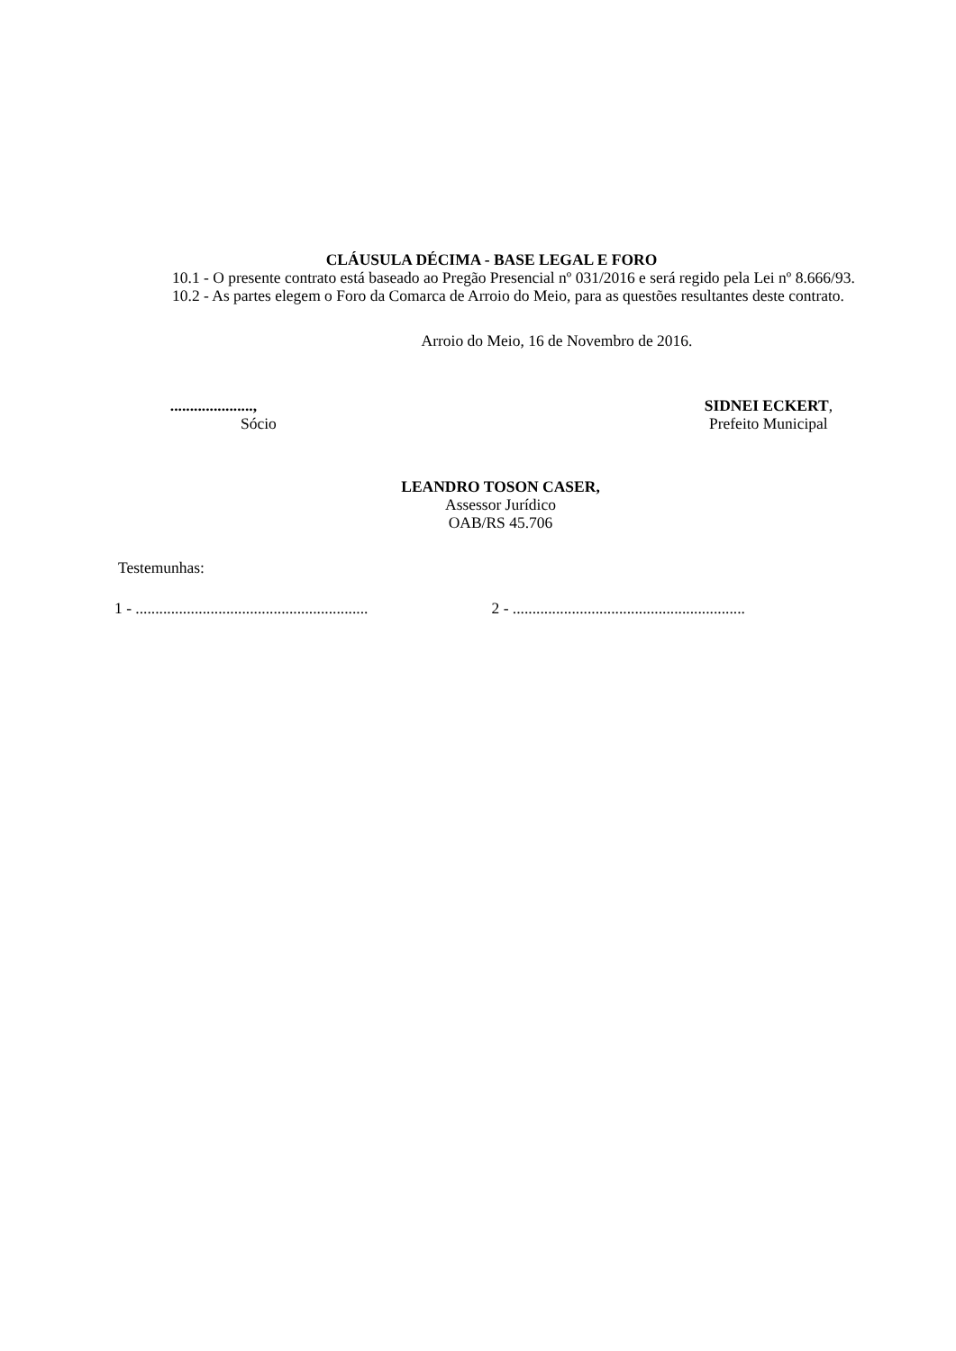CLÁUSULA DÉCIMA - BASE LEGAL E FORO
10.1 - O presente contrato está baseado ao Pregão Presencial nº 031/2016 e será regido pela Lei nº 8.666/93.
10.2 - As partes elegem o Foro da Comarca de Arroio do Meio, para as questões resultantes deste contrato.
Arroio do Meio, 16 de Novembro de 2016.
.....................,
Sócio
SIDNEI ECKERT,
Prefeito Municipal
LEANDRO TOSON CASER,
Assessor Jurídico
OAB/RS 45.706
Testemunhas:
1 - ...........................................................
2 - ...........................................................